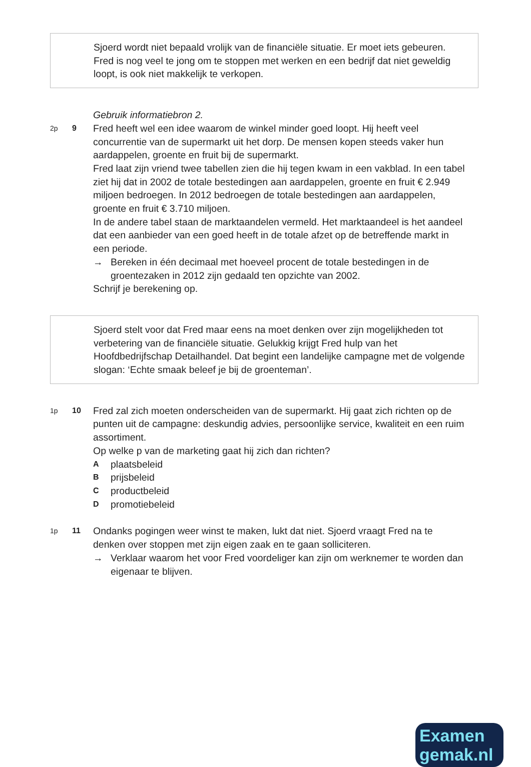Sjoerd wordt niet bepaald vrolijk van de financiële situatie. Er moet iets gebeuren. Fred is nog veel te jong om te stoppen met werken en een bedrijf dat niet geweldig loopt, is ook niet makkelijk te verkopen.
Gebruik informatiebron 2.
2p 9
Fred heeft wel een idee waarom de winkel minder goed loopt. Hij heeft veel concurrentie van de supermarkt uit het dorp. De mensen kopen steeds vaker hun aardappelen, groente en fruit bij de supermarkt.
Fred laat zijn vriend twee tabellen zien die hij tegen kwam in een vakblad. In een tabel ziet hij dat in 2002 de totale bestedingen aan aardappelen, groente en fruit € 2.949 miljoen bedroegen. In 2012 bedroegen de totale bestedingen aan aardappelen, groente en fruit € 3.710 miljoen.
In de andere tabel staan de marktaandelen vermeld. Het marktaandeel is het aandeel dat een aanbieder van een goed heeft in de totale afzet op de betreffende markt in een periode.
→ Bereken in één decimaal met hoeveel procent de totale bestedingen in de groentezaken in 2012 zijn gedaald ten opzichte van 2002.
Schrijf je berekening op.
Sjoerd stelt voor dat Fred maar eens na moet denken over zijn mogelijkheden tot verbetering van de financiële situatie. Gelukkig krijgt Fred hulp van het Hoofdbedrijfschap Detailhandel. Dat begint een landelijke campagne met de volgende slogan: ‘Echte smaak beleef je bij de groenteman’.
1p 10
Fred zal zich moeten onderscheiden van de supermarkt. Hij gaat zich richten op de punten uit de campagne: deskundig advies, persoonlijke service, kwaliteit en een ruim assortiment.
Op welke p van de marketing gaat hij zich dan richten?
Aplaatsbeleid
Bprijsbeleid
Cproductbeleid
Dpromotiebeleid
1p 11
Ondanks pogingen weer winst te maken, lukt dat niet. Sjoerd vraagt Fred na te denken over stoppen met zijn eigen zaak en te gaan solliciteren.
→ Verklaar waarom het voor Fred voordeliger kan zijn om werknemer te worden dan eigenaar te blijven.
Examen
gemak.nl